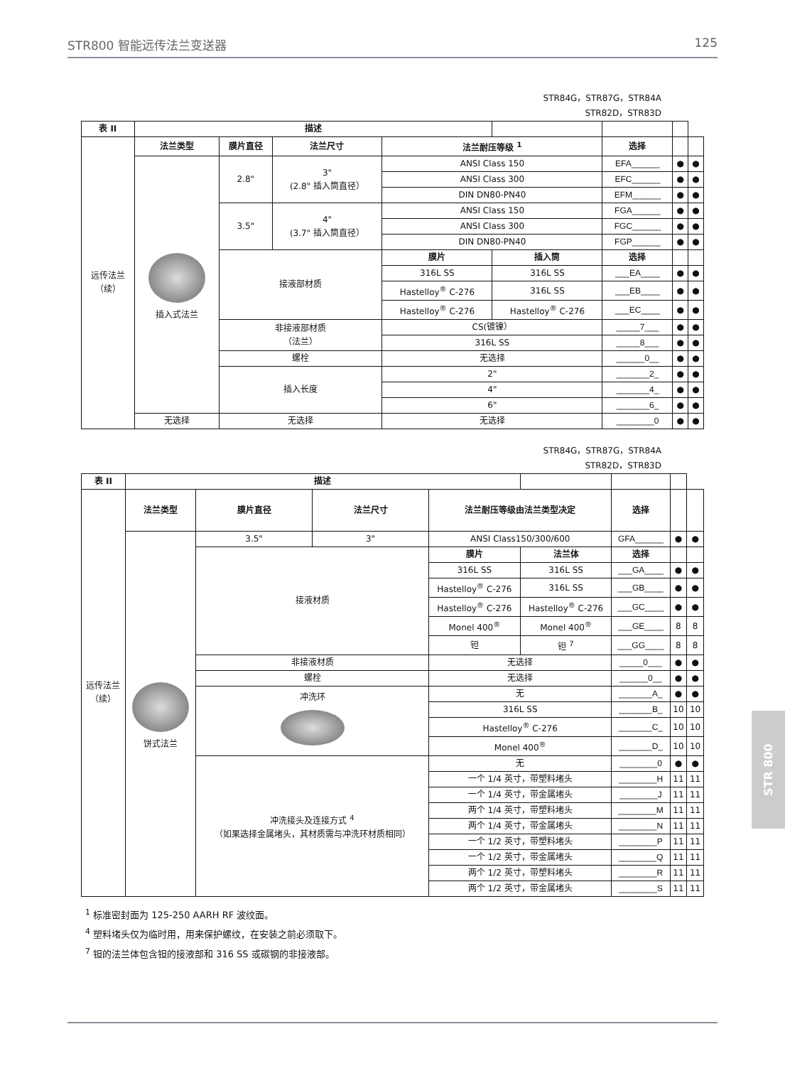STR800 智能远传法兰变送器 125
STR84G，STR87G，STR84A
STR82D，STR83D
| 表 II | 描述 | | | | | | | |
| --- | --- | --- | --- | --- | --- | --- | --- | --- |
| 远传法兰 （续） | 法兰类型 | 膜片直径 | 法兰尺寸 | 法兰耐压等级 <sup>1</sup> | | 选择 | | |
| | 插入式法兰 | 2.8" | 3" (2.8" 插入筒直径） | ANSI Class 150 | | EFA______ | ● | ● |
| | | | | ANSI Class 300 | | EFC______ | ● | ● |
| | | | | DIN DN80-PN40 | | EFM______ | ● | ● |
| | | 3.5" | 4" (3.7" 插入筒直径） | ANSI Class 150 | | FGA______ | ● | ● |
| | | | | ANSI Class 300 | | FGC______ | ● | ● |
| | | | | DIN DN80-PN40 | | FGP______ | ● | ● |
| | | 接液部材质 | | 膜片 | 插入筒 | 选择 | | |
| | | | | 316L SS | 316L SS | ___EA____ | ● | ● |
| | | | | Hastelloy<sup>®</sup> C-276 | 316L SS | ___EB____ | ● | ● |
| | | | | Hastelloy<sup>®</sup> C-276 | Hastelloy<sup>®</sup> C-276 | ___EC____ | ● | ● |
| | | 非接液部材质 （法兰） | | CS(镀镍） | | _____7___ | ● | ● |
| | | | | 316L SS | | _____8___ | ● | ● |
| | | 螺栓 | | 无选择 | | ______0__ | ● | ● |
| | | 插入长度 | | 2" | | _______2_ | ● | ● |
| | | | | 4" | | _______4_ | ● | ● |
| | | | | 6" | | _______6_ | ● | ● |
| | 无选择 | 无选择 | | 无选择 | | ________0 | ● | ● |
STR84G，STR87G，STR84A
STR82D，STR83D
| 表 II | 描述 | | | | | | | |
| --- | --- | --- | --- | --- | --- | --- | --- | --- |
| 远传法兰 （续） | 法兰类型 | 膜片直径 | 法兰尺寸 | 法兰耐压等级由法兰类型决定 | | 选择 | | |
| | 饼式法兰 | 3.5" | 3" | ANSI Class150/300/600 | | GFA______ | ● | ● |
| | | 接液材质 | | 膜片 | 法兰体 | 选择 | | |
| | | | | 316L SS | 316L SS | ___GA____ | ● | ● |
| | | | | Hastelloy<sup>®</sup> C-276 | 316L SS | ___GB____ | ● | ● |
| | | | | Hastelloy<sup>®</sup> C-276 | Hastelloy<sup>®</sup> C-276 | ___GC____ | ● | ● |
| | | | | Monel 400<sup>®</sup> | Monel 400<sup>®</sup> | ___GE____ | 8 | 8 |
| | | | | 钽 | 钽 <sup>7</sup> | ___GG____ | 8 | 8 |
| | | 非接液材质 | | 无选择 | | _____0___ | ● | ● |
| | | 螺栓 | | 无选择 | | ______0__ | ● | ● |
| | | 冲洗环 | | 无 | | _______A_ | ● | ● |
| | | | | 316L SS | | _______B_ | 10 | 10 |
| | | | | Hastelloy<sup>®</sup> C-276 | | _______C_ | 10 | 10 |
| | | | | Monel 400<sup>®</sup> | | _______D_ | 10 | 10 |
| | | 冲洗接头及连接方式 <sup>4</sup> （如果选择金属堵头，其材质需与冲洗环材质相同） | | 无 | | ________0 | ● | ● |
| | | | | 一个 1/4 英寸，带塑料堵头 | | ________H | 11 | 11 |
| | | | | 一个 1/4 英寸，带金属堵头 | | ________J | 11 | 11 |
| | | | | 两个 1/4 英寸，带塑料堵头 | | ________M | 11 | 11 |
| | | | | 两个 1/4 英寸，带金属堵头 | | ________N | 11 | 11 |
| | | | | 一个 1/2 英寸，带塑料堵头 | | ________P | 11 | 11 |
| | | | | 一个 1/2 英寸，带金属堵头 | | ________Q | 11 | 11 |
| | | | | 两个 1/2 英寸，带塑料堵头 | | ________R | 11 | 11 |
| | | | | 两个 1/2 英寸，带金属堵头 | | ________S | 11 | 11 |
<sup>1</sup> 标准密封面为 125-250 AARH RF 波纹面。
<sup>4</sup> 塑料堵头仅为临时用，用来保护螺纹，在安装之前必须取下。
<sup>7</sup> 钽的法兰体包含钽的接液部和 316 SS 或碳钢的非接液部。
STR 800